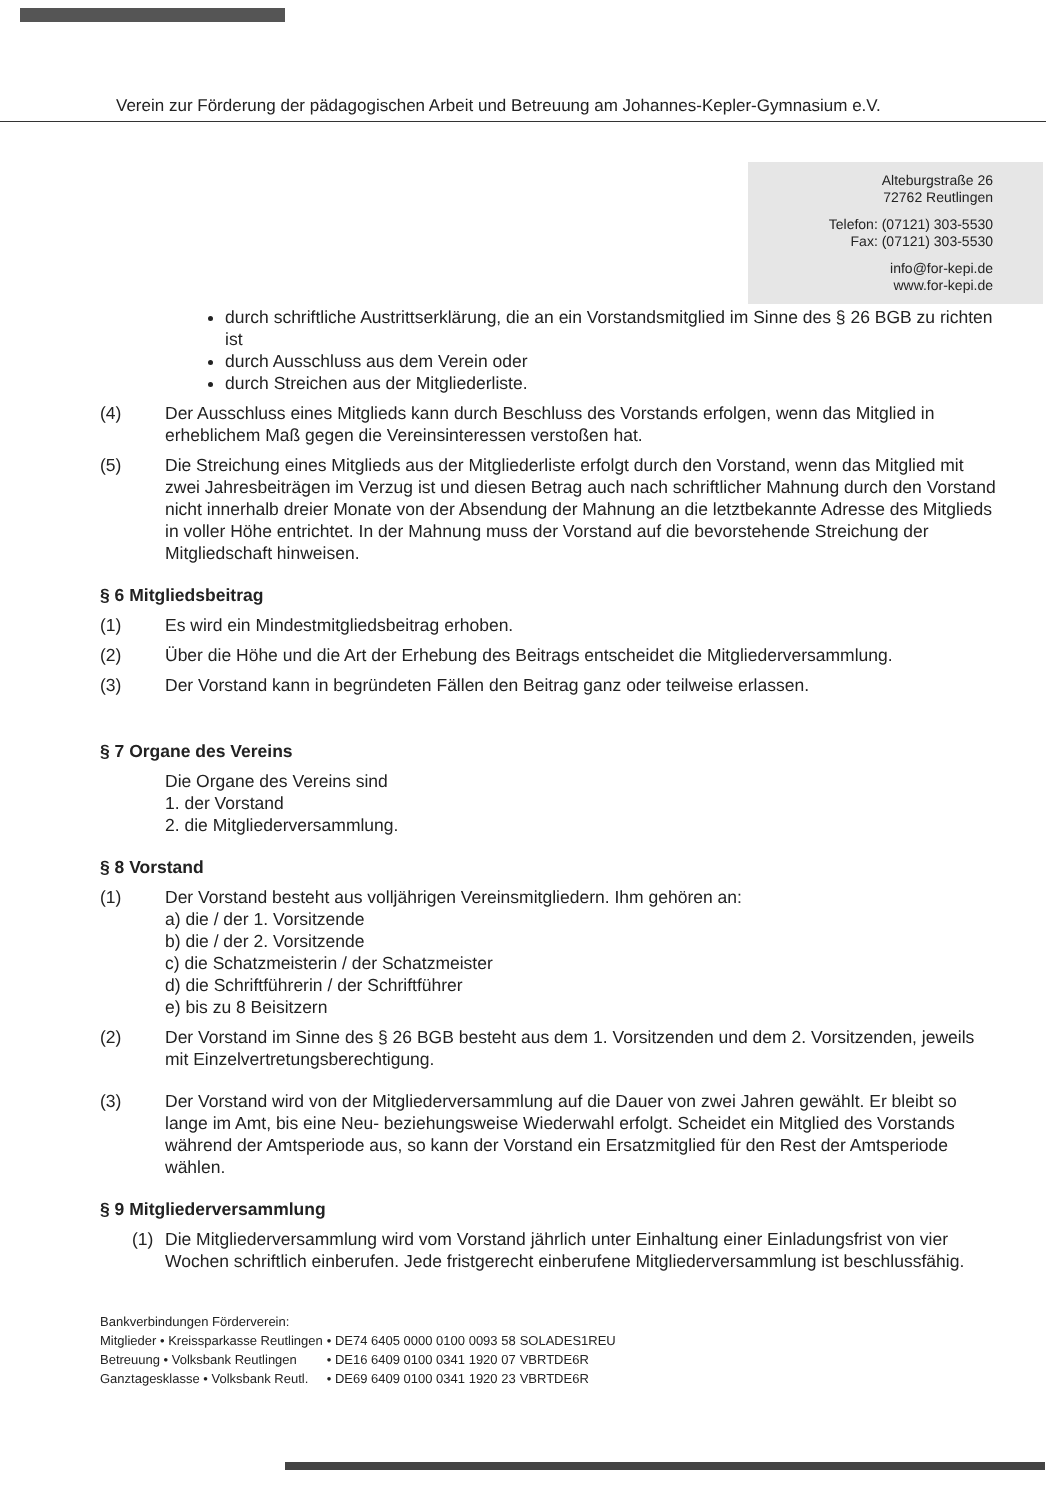Verein zur Förderung der pädagogischen Arbeit und Betreuung am Johannes-Kepler-Gymnasium e.V.
Alteburgstraße 26
72762 Reutlingen
Telefon: (07121) 303-5530
Fax: (07121) 303-5530
info@for-kepi.de
www.for-kepi.de
durch schriftliche Austrittserklärung, die an ein Vorstandsmitglied im Sinne des § 26 BGB zu richten ist
durch Ausschluss aus dem Verein oder
durch Streichen aus der Mitgliederliste.
(4) Der Ausschluss eines Mitglieds kann durch Beschluss des Vorstands erfolgen, wenn das Mitglied in erheblichem Maß gegen die Vereinsinteressen verstoßen hat.
(5) Die Streichung eines Mitglieds aus der Mitgliederliste erfolgt durch den Vorstand, wenn das Mitglied mit zwei Jahresbeiträgen im Verzug ist und diesen Betrag auch nach schriftlicher Mahnung durch den Vorstand nicht innerhalb dreier Monate von der Absendung der Mahnung an die letztbekannte Adresse des Mitglieds in voller Höhe entrichtet. In der Mahnung muss der Vorstand auf die bevorstehende Streichung der Mitgliedschaft hinweisen.
§ 6 Mitgliedsbeitrag
(1) Es wird ein Mindestmitgliedsbeitrag erhoben.
(2) Über die Höhe und die Art der Erhebung des Beitrags entscheidet die Mitgliederversammlung.
(3) Der Vorstand kann in begründeten Fällen den Beitrag ganz oder teilweise erlassen.
§ 7 Organe des Vereins
Die Organe des Vereins sind
1. der Vorstand
2. die Mitgliederversammlung.
§ 8 Vorstand
(1) Der Vorstand besteht aus volljährigen Vereinsmitgliedern. Ihm gehören an:
a) die / der 1. Vorsitzende
b) die / der 2. Vorsitzende
c) die Schatzmeisterin / der Schatzmeister
d) die Schriftführerin / der Schriftführer
e) bis zu 8 Beisitzern
(2) Der Vorstand im Sinne des § 26 BGB besteht aus dem 1. Vorsitzenden und dem 2. Vorsitzenden, jeweils mit Einzelvertretungsberechtigung.
(3) Der Vorstand wird von der Mitgliederversammlung auf die Dauer von zwei Jahren gewählt. Er bleibt so lange im Amt, bis eine Neu- beziehungsweise Wiederwahl erfolgt. Scheidet ein Mitglied des Vorstands während der Amtsperiode aus, so kann der Vorstand ein Ersatzmitglied für den Rest der Amtsperiode wählen.
§ 9 Mitgliederversammlung
(1) Die Mitgliederversammlung wird vom Vorstand jährlich unter Einhaltung einer Einladungsfrist von vier Wochen schriftlich einberufen. Jede fristgerecht einberufene Mitgliederversammlung ist beschlussfähig.
Bankverbindungen Förderverein:
| Mitglieder • Kreissparkasse Reutlingen | • DE74 6405 0000 0100 0093 58 | SOLADES1REU |
| Betreuung • Volksbank Reutlingen | • DE16 6409 0100 0341 1920 07 | VBRTDE6R |
| Ganztagesklasse • Volksbank Reutl. | • DE69 6409 0100 0341 1920 23 | VBRTDE6R |